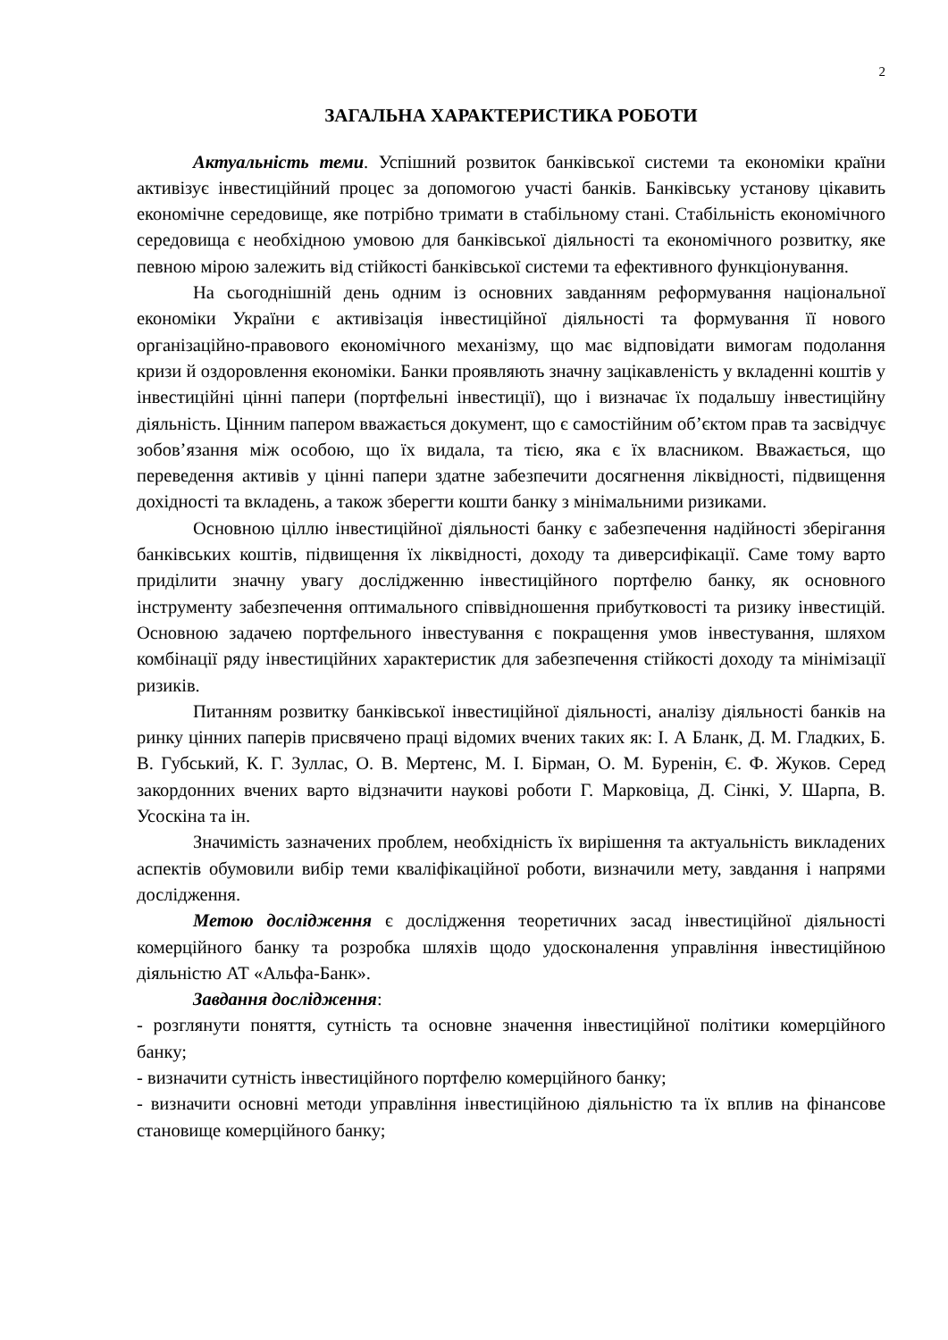2
ЗАГАЛЬНА ХАРАКТЕРИСТИКА РОБОТИ
Актуальність теми. Успішний розвиток банківської системи та економіки країни активізує інвестиційний процес за допомогою участі банків. Банківську установу цікавить економічне середовище, яке потрібно тримати в стабільному стані. Стабільність економічного середовища є необхідною умовою для банківської діяльності та економічного розвитку, яке певною мірою залежить від стійкості банківської системи та ефективного функціонування.
На сьогоднішній день одним із основних завданням реформування національної економіки України є активізація інвестиційної діяльності та формування її нового організаційно-правового економічного механізму, що має відповідати вимогам подолання кризи й оздоровлення економіки. Банки проявляють значну зацікавленість у вкладенні коштів у інвестиційні цінні папери (портфельні інвестиції), що і визначає їх подальшу інвестиційну діяльність. Цінним папером вважається документ, що є самостійним об’єктом прав та засвідчує зобов’язання між особою, що їх видала, та тією, яка є їх власником. Вважається, що переведення активів у цінні папери здатне забезпечити досягнення ліквідності, підвищення дохідності та вкладень, а також зберегти кошти банку з мінімальними ризиками.
Основною ціллю інвестиційної діяльності банку є забезпечення надійності зберігання банківських коштів, підвищення їх ліквідності, доходу та диверсифікації. Саме тому варто приділити значну увагу дослідженню інвестиційного портфелю банку, як основного інструменту забезпечення оптимального співвідношення прибутковості та ризику інвестицій. Основною задачею портфельного інвестування є покращення умов інвестування, шляхом комбінації ряду інвестиційних характеристик для забезпечення стійкості доходу та мінімізації ризиків.
Питанням розвитку банківської інвестиційної діяльності, аналізу діяльності банків на ринку цінних паперів присвячено праці відомих вчених таких як: І. А Бланк, Д. М. Гладких, Б. В. Губський, К. Г. Зуллас, О. В. Мертенс, М. І. Бірман, О. М. Буренін, Є. Ф. Жуков. Серед закордонних вчених варто відзначити наукові роботи Г. Марковіца, Д. Сінкі, У. Шарпа, В. Усоскіна та ін.
Значимість зазначених проблем, необхідність їх вирішення та актуальність викладених аспектів обумовили вибір теми кваліфікаційної роботи, визначили мету, завдання і напрями дослідження.
Метою дослідження є дослідження теоретичних засад інвестиційної діяльності комерційного банку та розробка шляхів щодо удосконалення управління інвестиційною діяльністю АТ «Альфа-Банк».
Завдання дослідження:
- розглянути поняття, сутність та основне значення інвестиційної політики комерційного банку;
- визначити сутність інвестиційного портфелю комерційного банку;
- визначити основні методи управління інвестиційною діяльністю та їх вплив на фінансове становище комерційного банку;